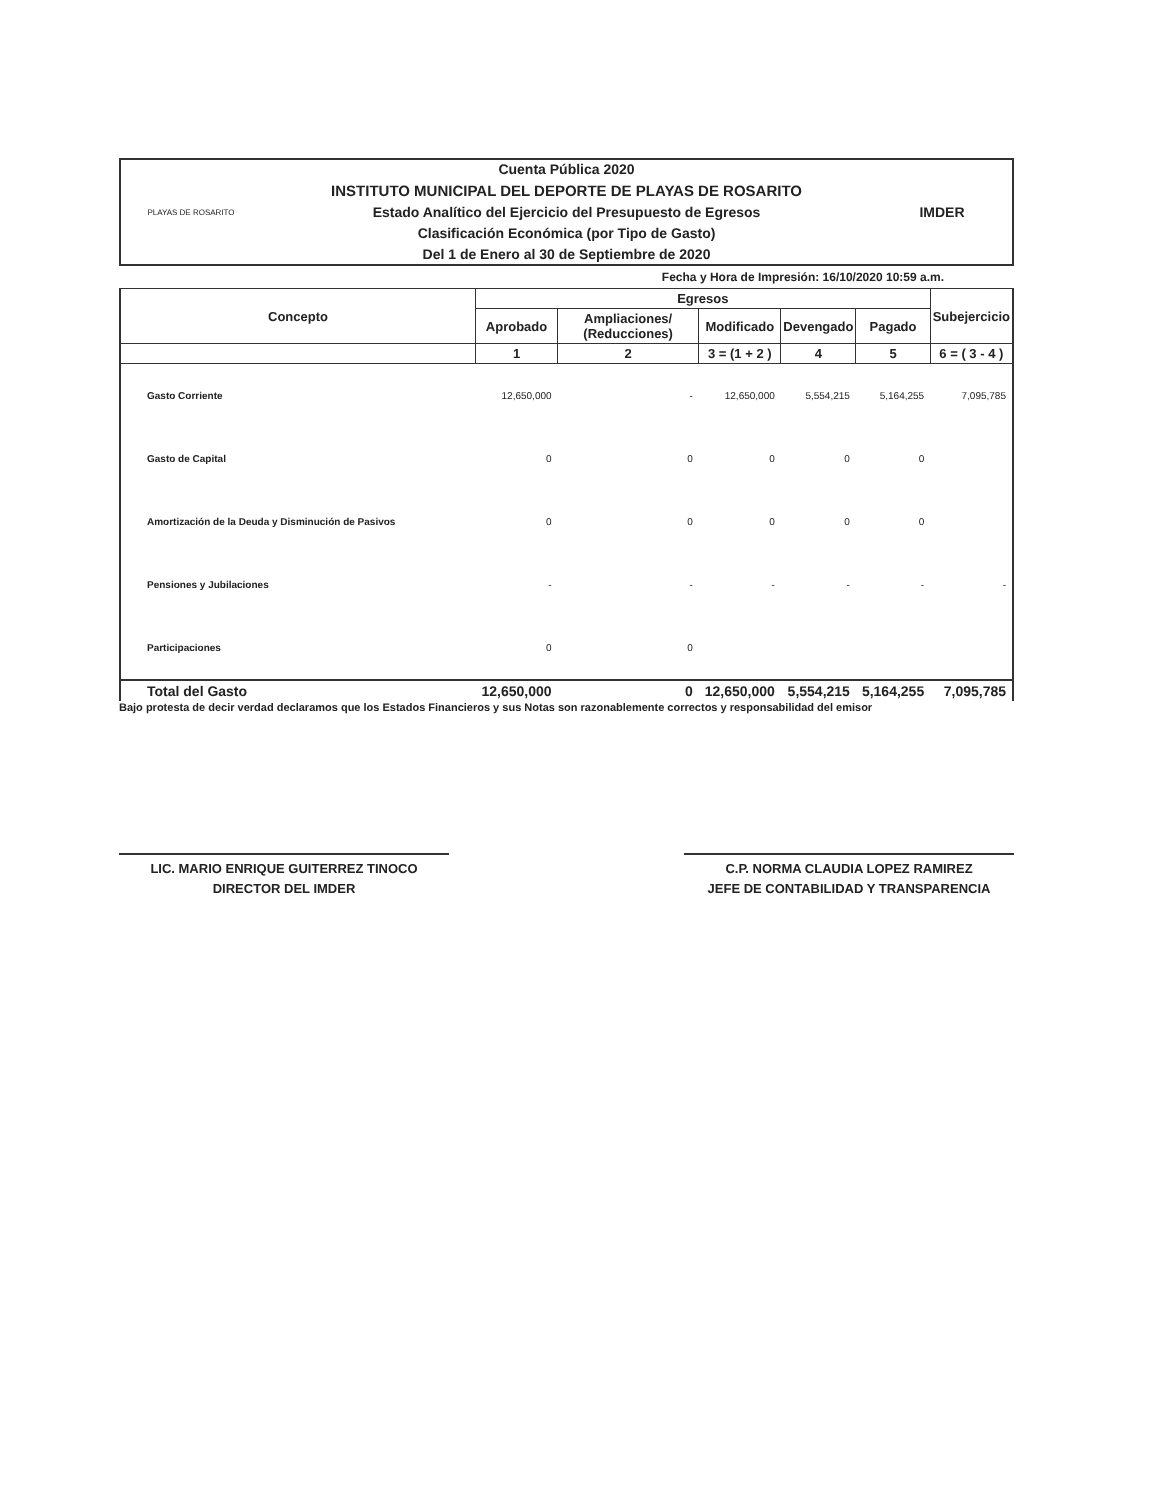PLAYAS DE ROSARITO
Cuenta Pública 2020
INSTITUTO MUNICIPAL DEL DEPORTE DE PLAYAS DE ROSARITO
Estado Analítico del Ejercicio del Presupuesto de Egresos
Clasificación Económica (por Tipo de Gasto)
Del 1 de Enero al 30 de Septiembre de 2020
IMDER
Fecha y Hora de Impresión: 16/10/2020 10:59 a.m.
| Concepto | Egresos | | | | | Subejercicio |
| --- | --- | --- | --- | --- | --- | --- |
| | Aprobado | Ampliaciones/ (Reducciones) | Modificado | Devengado | Pagado | |
| | 1 | 2 | 3 = (1 + 2 ) | 4 | 5 | 6 = ( 3 - 4 ) |
| Gasto Corriente | 12,650,000 | - | 12,650,000 | 5,554,215 | 5,164,255 | 7,095,785 |
| Gasto de Capital | 0 | 0 | 0 | 0 | 0 | |
| Amortización de la Deuda y Disminución de Pasivos | 0 | 0 | 0 | 0 | 0 | |
| Pensiones y Jubilaciones | - | - | - | - | - | - |
| Participaciones | 0 | 0 | | | | |
| Total del Gasto | 12,650,000 | 0 | 12,650,000 | 5,554,215 | 5,164,255 | 7,095,785 |
Bajo protesta de decir verdad declaramos que los Estados Financieros y sus Notas son razonablemente correctos y responsabilidad del emisor
LIC. MARIO ENRIQUE GUITERREZ TINOCO
DIRECTOR DEL IMDER
C.P. NORMA CLAUDIA LOPEZ RAMIREZ
JEFE DE CONTABILIDAD Y TRANSPARENCIA